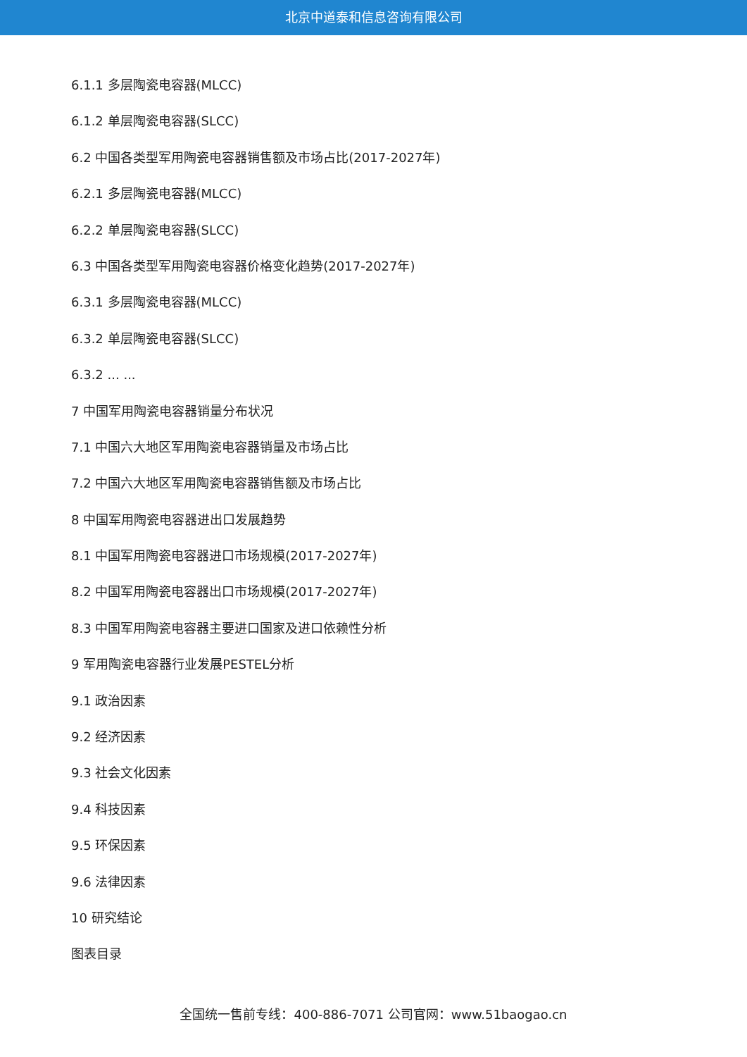北京中道泰和信息咨询有限公司
6.1.1 多层陶瓷电容器(MLCC)
6.1.2 单层陶瓷电容器(SLCC)
6.2 中国各类型军用陶瓷电容器销售额及市场占比(2017-2027年)
6.2.1 多层陶瓷电容器(MLCC)
6.2.2 单层陶瓷电容器(SLCC)
6.3 中国各类型军用陶瓷电容器价格变化趋势(2017-2027年)
6.3.1 多层陶瓷电容器(MLCC)
6.3.2 单层陶瓷电容器(SLCC)
6.3.2 ... ...
7 中国军用陶瓷电容器销量分布状况
7.1 中国六大地区军用陶瓷电容器销量及市场占比
7.2 中国六大地区军用陶瓷电容器销售额及市场占比
8 中国军用陶瓷电容器进出口发展趋势
8.1 中国军用陶瓷电容器进口市场规模(2017-2027年)
8.2 中国军用陶瓷电容器出口市场规模(2017-2027年)
8.3 中国军用陶瓷电容器主要进口国家及进口依赖性分析
9 军用陶瓷电容器行业发展PESTEL分析
9.1 政治因素
9.2 经济因素
9.3 社会文化因素
9.4 科技因素
9.5 环保因素
9.6 法律因素
10 研究结论
图表目录
全国统一售前专线：400-886-7071 公司官网：www.51baogao.cn